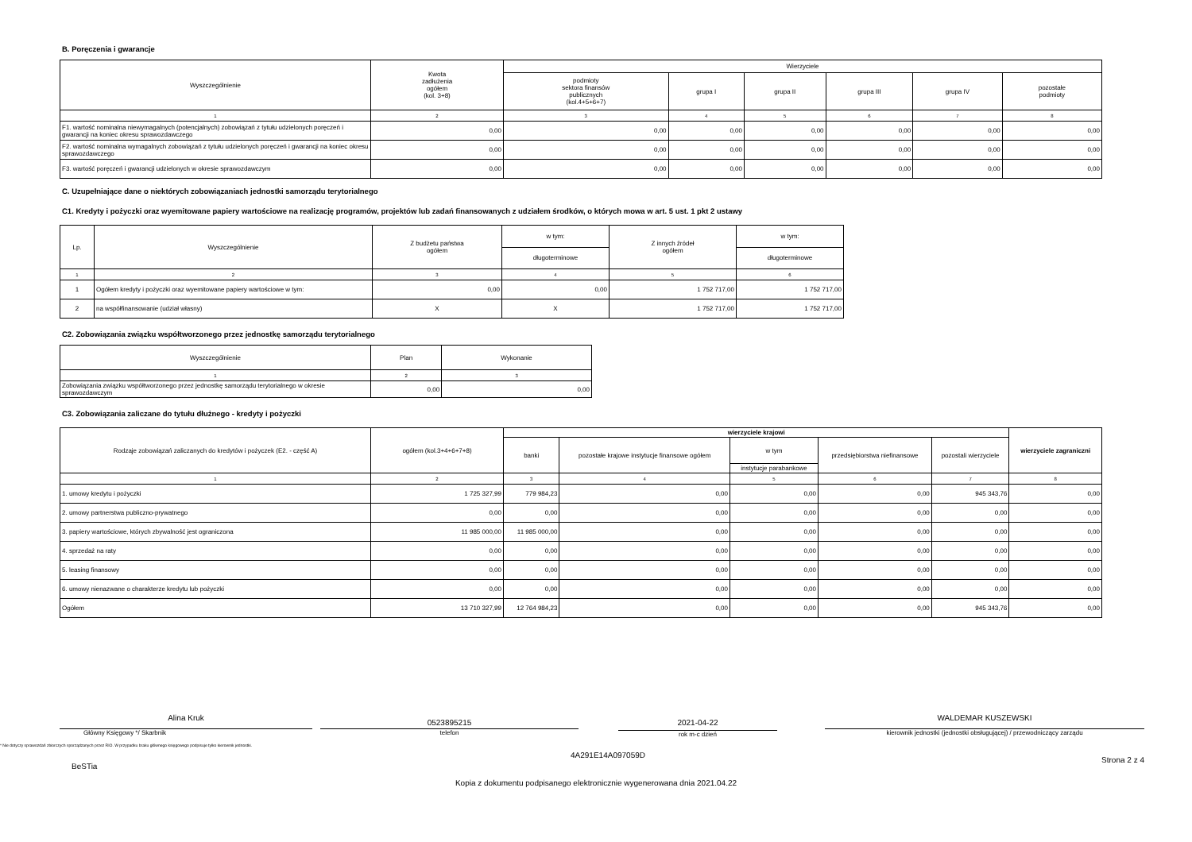B. Poręczenia i gwarancje
| Wyszczególnienie | Kwota zadłużenia ogółem (kol. 3+8) | Wierzyciele | | | | | |
| --- | --- | --- | --- | --- | --- | --- | --- |
| | | podmioty sektora finansów publicznych (kol.4+5+6+7) | grupa I | grupa II | grupa III | grupa IV | pozostałe podmioty |
| 1 | 2 | 3 | 4 | 5 | 6 | 7 | 8 |
| F1. wartość nominalna niewymagalnych (potencjalnych) zobowiązań z tytułu udzielonych poręczeń i gwarancji na koniec okresu sprawozdawczego | 0,00 | 0,00 | 0,00 | 0,00 | 0,00 | 0,00 | 0,00 |
| F2. wartość nominalna wymagalnych zobowiązań z tytułu udzielonych poręczeń i gwarancji na koniec okresu sprawozdawczego | 0,00 | 0,00 | 0,00 | 0,00 | 0,00 | 0,00 | 0,00 |
| F3. wartość poręczeń i gwarancji udzielonych w okresie sprawozdawczym | 0,00 | 0,00 | 0,00 | 0,00 | 0,00 | 0,00 | 0,00 |
C. Uzupełniające dane o niektórych zobowiązaniach jednostki samorządu terytorialnego
C1. Kredyty i pożyczki oraz wyemitowane papiery wartościowe na realizację programów, projektów lub zadań finansowanych z udziałem środków, o których mowa w art. 5 ust. 1 pkt 2 ustawy
| Lp. | Wyszczególnienie | Z budżetu państwa ogółem | w tym: | Z innych źródeł ogółem | w tym: |
| --- | --- | --- | --- | --- | --- |
| | | | długoterminowe | | długoterminowe |
| 1 | 2 | 3 | 4 | 5 | 6 |
| 1 | Ogółem kredyty i pożyczki oraz wyemitowane papiery wartościowe w tym: | 0,00 | 0,00 | 1 752 717,00 | 1 752 717,00 |
| 2 | na współfinansowanie (udział własny) | X | X | 1 752 717,00 | 1 752 717,00 |
C2. Zobowiązania związku współtworzonego przez jednostkę samorządu terytorialnego
| Wyszczególnienie | Plan | Wykonanie |
| --- | --- | --- |
| 1 | 2 | 3 |
| Zobowiązania związku współtworzonego przez jednostkę samorządu terytorialnego w okresie sprawozdawczym | 0,00 | 0,00 |
C3. Zobowiązania zaliczane do tytułu dłużnego - kredyty i pożyczki
| Rodzaje zobowiązań zaliczanych do kredytów i pożyczek (E2. - część A) | ogółem (kol.3+4+6+7+8) | wierzyciele krajowi | | | | | wierzyciele zagraniczni |
| --- | --- | --- | --- | --- | --- | --- | --- |
| | | banki | pozostałe krajowe instytucje finansowe ogółem | w tym | przedsiębiorstwa niefinansowe | pozostali wierzyciele | |
| | | | | instytucje parabankowe | | | |
| 1 | 2 | 3 | 4 | 5 | 6 | 7 | 8 |
| 1. umowy kredytu i pożyczki | 1 725 327,99 | 779 984,23 | 0,00 | 0,00 | 0,00 | 945 343,76 | 0,00 |
| 2. umowy partnerstwa publiczno-prywatnego | 0,00 | 0,00 | 0,00 | 0,00 | 0,00 | 0,00 | 0,00 |
| 3. papiery wartościowe, których zbywalność jest ograniczona | 11 985 000,00 | 11 985 000,00 | 0,00 | 0,00 | 0,00 | 0,00 | 0,00 |
| 4. sprzedaż na raty | 0,00 | 0,00 | 0,00 | 0,00 | 0,00 | 0,00 | 0,00 |
| 5. leasing finansowy | 0,00 | 0,00 | 0,00 | 0,00 | 0,00 | 0,00 | 0,00 |
| 6. umowy nienazwane o charakterze kredytu lub pożyczki | 0,00 | 0,00 | 0,00 | 0,00 | 0,00 | 0,00 | 0,00 |
| Ogółem | 13 710 327,99 | 12 764 984,23 | 0,00 | 0,00 | 0,00 | 945 343,76 | 0,00 |
Alina Kruk
Główny Księgowy */ Skarbnik
0523895215
telefon
2021-04-22
rok m-c dzień
WALDEMAR KUSZEWSKI
kierownik jednostki (jednostki obsługującej) / przewodniczący zarządu
* Nie dotyczy sprawozdań zbiorczych sporządzanych przez RIO. W przypadku braku głównego księgowego podpisuje tylko kierownik jednostki.
BeSTia
4A291E14A097059D
Strona 2 z 4
Kopia z dokumentu podpisanego elektronicznie wygenerowana dnia 2021.04.22